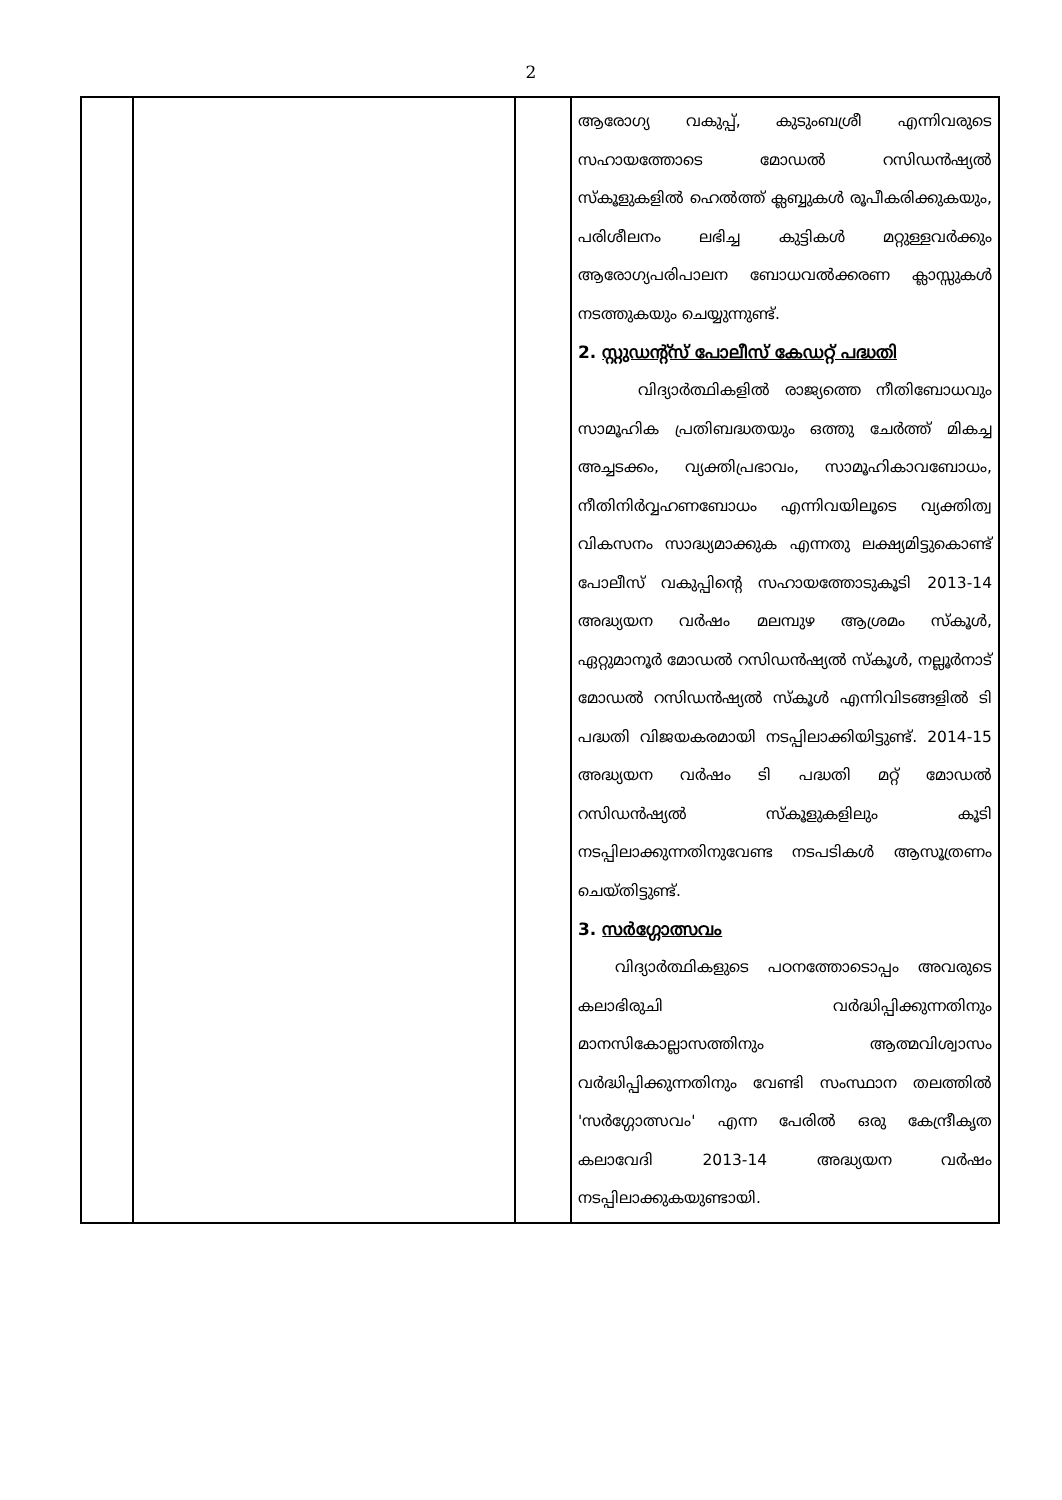2
| | | | ആരോഗ്യ വകുപ്പ്, കുടുംബശ്രീ എന്നിവരുടെ സഹായത്തോടെ മോഡൽ റസിഡൻഷ്യൽ സ്കൂളുകളിൽ ഹെൽത്ത് ക്ലബ്ബുകൾ രൂപീകരിക്കുകയും, പരിശീലനം ലഭിച്ച കുട്ടികൾ മറ്റുള്ളവർക്കും ആരോഗ്യപരിപാലന ബോധവൽക്കരണ ക്ലാസ്സുകൾ നടത്തുകയും ചെയ്യുന്നുണ്ട്. 2. സ്റ്റുഡന്റ്സ് പോലീസ് കേഡറ്റ് പദ്ധതി വിദ്യാർത്ഥികളിൽ രാജ്യത്തെ നീതിബോധവും സാമൂഹിക പ്രതിബദ്ധതയും ഒത്തു ചേർത്ത് മികച്ച അച്ചടക്കം, വ്യക്തിപ്രഭാവം, സാമൂഹികാവബോധം, നീതിനിർവ്വഹണബോധം എന്നിവയിലൂടെ വ്യക്തിത്വ വികസനം സാദ്ധ്യമാക്കുക എന്നതു ലക്ഷ്യമിട്ടുകൊണ്ട് പോലീസ് വകുപ്പിന്റെ സഹായത്തോടുകൂടി 2013-14 അദ്ധ്യയന വർഷം മലമ്പുഴ ആശ്രമം സ്കൂൾ, ഏറ്റുമാനൂർ മോഡൽ റസിഡൻഷ്യൽ സ്കൂൾ, നല്ലൂർനാട് മോഡൽ റസിഡൻഷ്യൽ സ്കൂൾ എന്നിവിടങ്ങളിൽ ടി പദ്ധതി വിജയകരമായി നടപ്പിലാക്കിയിട്ടുണ്ട്. 2014-15 അദ്ധ്യയന വർഷം ടി പദ്ധതി മറ്റ് മോഡൽ റസിഡൻഷ്യൽ സ്കൂളുകളിലും കൂടി നടപ്പിലാക്കുന്നതിനുവേണ്ട നടപടികൾ ആസൂത്രണം ചെയ്തിട്ടുണ്ട്. 3. സർഗ്ഗോത്സവം വിദ്യാർത്ഥികളുടെ പഠനത്തോടൊപ്പം അവരുടെ കലാഭിരുചി വർദ്ധിപ്പിക്കുന്നതിനും മാനസികോല്ലാസത്തിനും ആത്മവിശ്വാസം വർദ്ധിപ്പിക്കുന്നതിനും വേണ്ടി സംസ്ഥാന തലത്തിൽ 'സർഗ്ഗോത്സവം' എന്ന പേരിൽ ഒരു കേന്ദ്രീകൃത കലാവേദി 2013-14 അദ്ധ്യയന വർഷം നടപ്പിലാക്കുകയുണ്ടായി. |